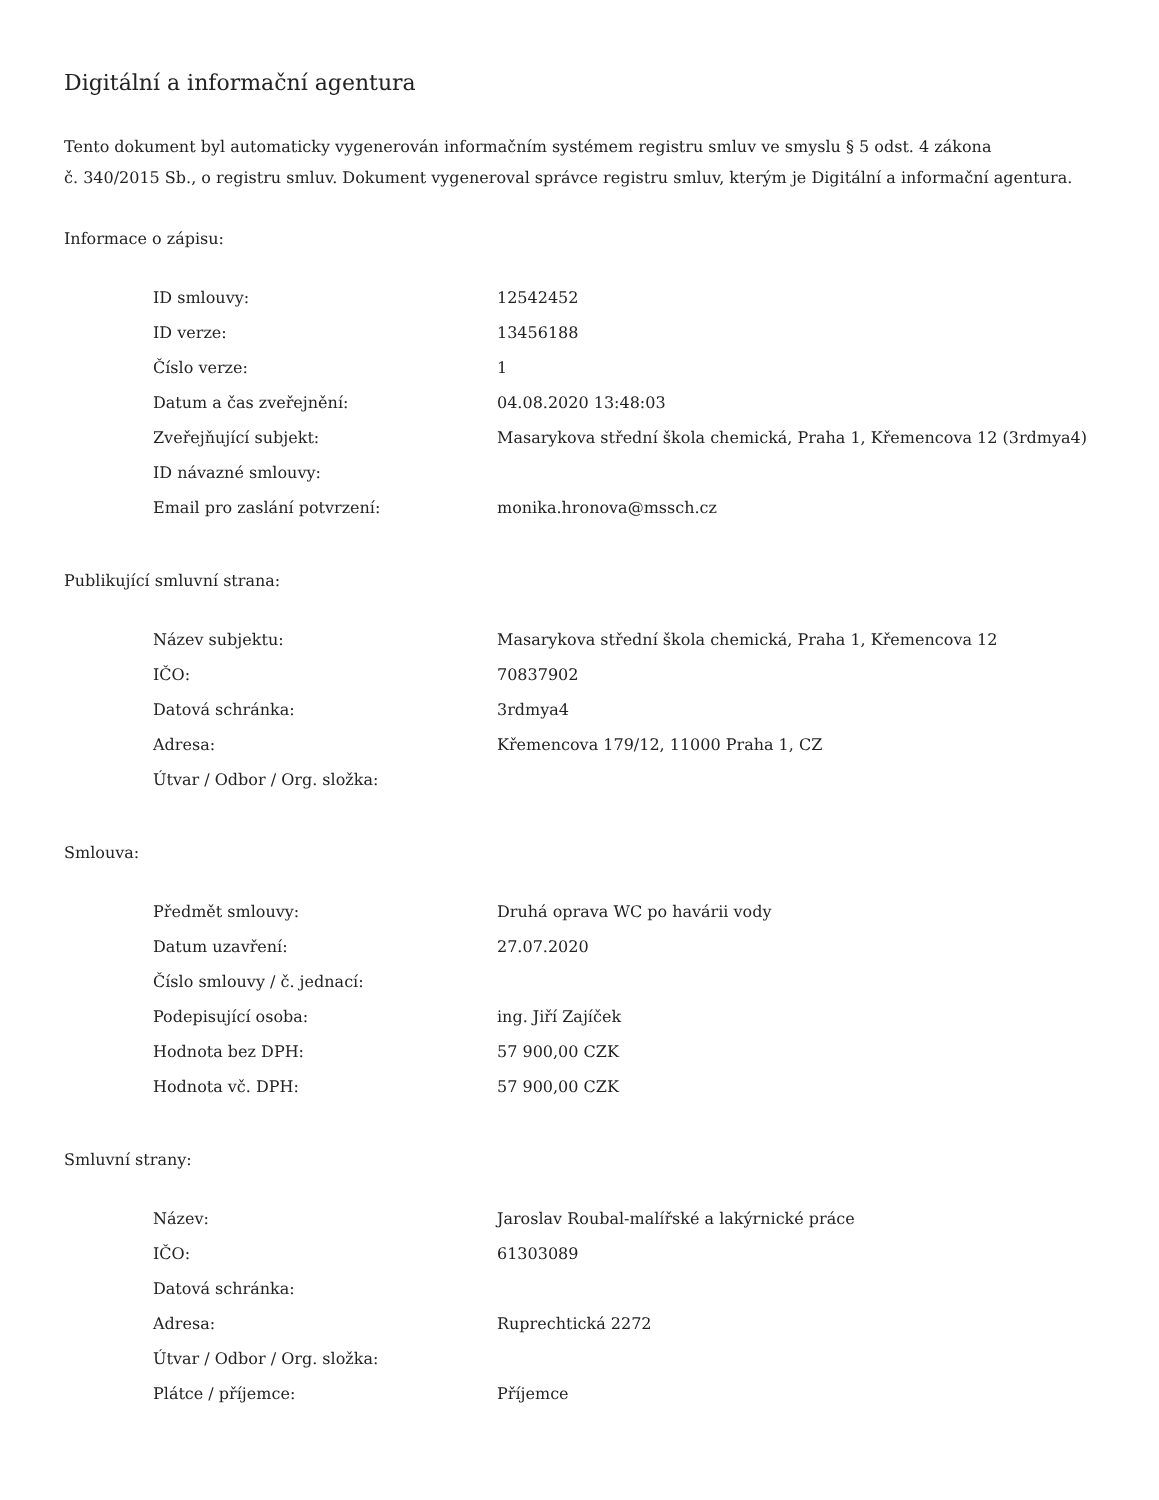Digitální a informační agentura
Tento dokument byl automaticky vygenerován informačním systémem registru smluv ve smyslu § 5 odst. 4 zákona
č. 340/2015 Sb., o registru smluv. Dokument vygeneroval správce registru smluv, kterým je Digitální a informační agentura.
Informace o zápisu:
| ID smlouvy: | 12542452 |
| ID verze: | 13456188 |
| Číslo verze: | 1 |
| Datum a čas zveřejnění: | 04.08.2020 13:48:03 |
| Zveřejňující subjekt: | Masarykova střední škola chemická, Praha 1, Křemencova 12 (3rdmya4) |
| ID návazné smlouvy: | |
| Email pro zaslání potvrzení: | monika.hronova@mssch.cz |
Publikující smluvní strana:
| Název subjektu: | Masarykova střední škola chemická, Praha 1, Křemencova 12 |
| IČO: | 70837902 |
| Datová schránka: | 3rdmya4 |
| Adresa: | Křemencova 179/12, 11000 Praha 1, CZ |
| Útvar / Odbor / Org. složka: | |
Smlouva:
| Předmět smlouvy: | Druhá oprava WC po havárii vody |
| Datum uzavření: | 27.07.2020 |
| Číslo smlouvy / č. jednací: | |
| Podepisující osoba: | ing. Jiří Zajíček |
| Hodnota bez DPH: | 57 900,00 CZK |
| Hodnota vč. DPH: | 57 900,00 CZK |
Smluvní strany:
| Název: | Jaroslav Roubal-malířské a lakýrnické práce |
| IČO: | 61303089 |
| Datová schránka: | |
| Adresa: | Ruprechtická 2272 |
| Útvar / Odbor / Org. složka: | |
| Plátce / příjemce: | Příjemce |